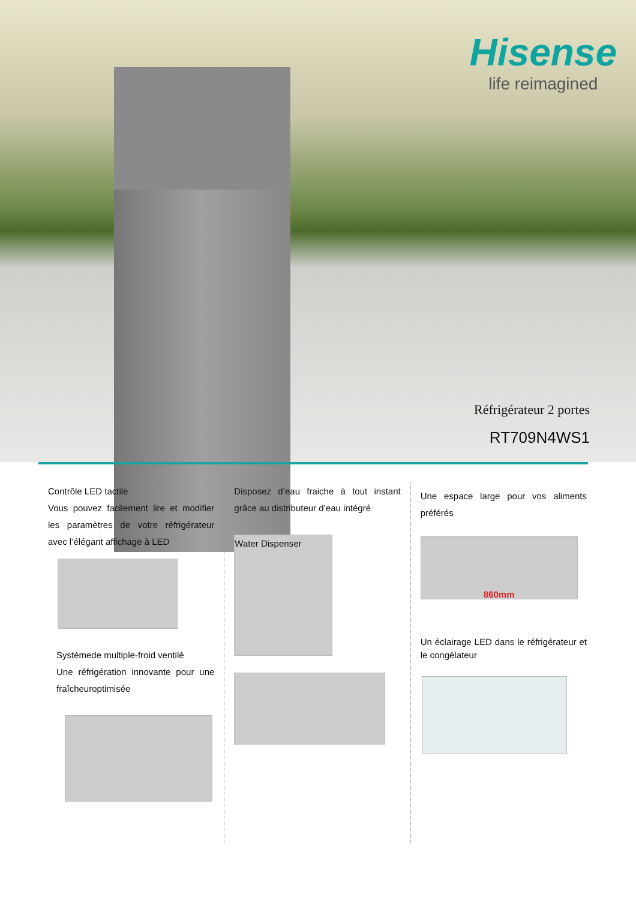Hisense
life reimagined
Réfrigérateur 2 portes
RT709N4WS1
Contrôle LED tactile
Vous pouvez facilement lire et modifier les paramètres de votre réfrigérateur avec l’élégant affichage à LED
Systèmede multiple-froid ventilé
Une réfrigération innovante pour une fraîcheuroptimisée
Disposez d’eau fraiche à tout instant grâce au distributeur d’eau intégré
Water Dispenser
Une espace large pour vos aliments préférés
860mm
Un éclairage LED dans le réfrigérateur et le congélateur